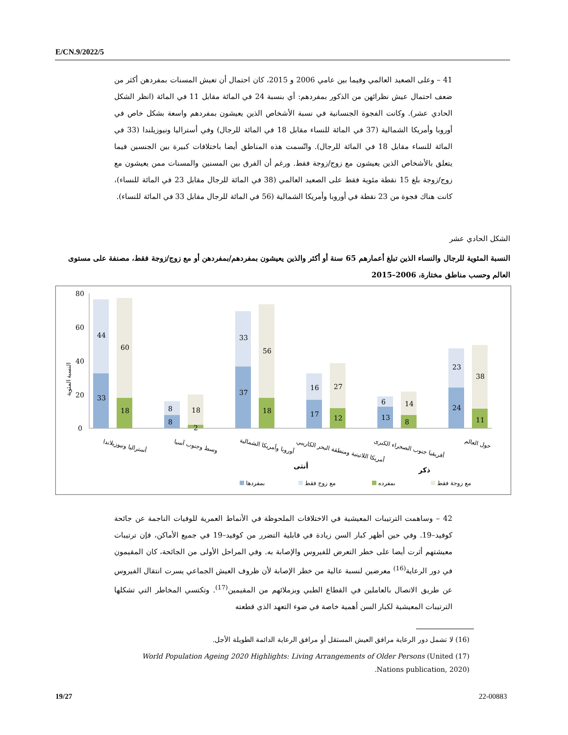E/CN.9/2022/5
41 – وعلى الصعيد العالمي وفيما بين عامي 2006 و 2015، كان احتمال أن تعيش المسنات بمفردهن أكثر من ضعف احتمال عيش نظرائهن من الذكور بمفردهم: أي بنسبة 24 في المائة مقابل 11 في المائة (انظر الشكل الحادي عشر). وكانت الفجوة الجنسانية في نسبة الأشخاص الذين يعيشون بمفردهم واسعة بشكل خاص في أوروبا وأمريكا الشمالية (37 في المائة للنساء مقابل 18 في المائة للرجال) وفي أستراليا ونيوزيلندا (33 في المائة للنساء مقابل 18 في المائة للرجال). واتّسمت هذه المناطق أيضا باختلافات كبيرة بين الجنسين فيما يتعلق بالأشخاص الذين يعيشون مع زوج/زوجة فقط. ورغم أن الفرق بين المسنين والمسنات ممن يعيشون مع زوج/زوجة بلغ 15 نقطة مئوية فقط على الصعيد العالمي (38 في المائة للرجال مقابل 23 في المائة للنساء)، كانت هناك فجوة من 23 نقطة في أوروبا وأمريكا الشمالية (56 في المائة للرجال مقابل 33 في المائة للنساء).
الشكل الحادي عشر
النسبة المئوية للرجال والنساء الذين تبلغ أعمارهم 65 سنة أو أكثر والذين يعيشون بمفردهم/بمفردهن أو مع زوج/زوجة فقط، مصنفة على مستوى العالم وحسب مناطق مختارة، 2006–2015
80
60
40
20
0
النسبة المئوية
44
33
60
18
8
8
18
2
33
37
56
18
16
17
27
12
6
13
14
8
23
24
38
11
أستراليا ونيوزيلاندا
وسط وجنوب آسيا
أوروبا وأمريكا الشمالية
أمريكا اللاتينية ومنطقة البحر الكاريبي
أفريقيا جنوب الصحراء الكبرى
حول العالم
أنثى
ذكر
بمفردها
مع زوج فقط
بمفرده
مع زوجة فقط
42 – وساهمت الترتيبات المعيشية في الاختلافات الملحوظة في الأنماط العمرية للوفيات الناجمة عن جائحة كوفيد–19. وفي حين أظهر كبار السن زيادة في قابلية التضرر من كوفيد–19 في جميع الأماكن، فإن ترتيبات معيشتهم أثرت أيضا على خطر التعرض للفيروس والإصابة به. وفي المراحل الأولى من الجائحة، كان المقيمون في دور الرعاية<sup>(16)</sup> معرضين لنسبة عالية من خطر الإصابة لأن ظروف العيش الجماعي يسرت انتقال الفيروس عن طريق الاتصال بالعاملين في القطاع الطبي وبزملائهم من المقيمين<sup>(17)</sup>. وتكتسي المخاطر التي تشكلها الترتيبات المعيشية لكبار السن أهمية خاصة في ضوء التعهد الذي قطعته
(16) لا تشمل دور الرعاية مرافق العيش المستقل أو مرافق الرعاية الدائمة الطويلة الأجل.
(17) World Population Ageing 2020 Highlights: Living Arrangements of Older Persons (United Nations publication, 2020).
19/27 22-00883